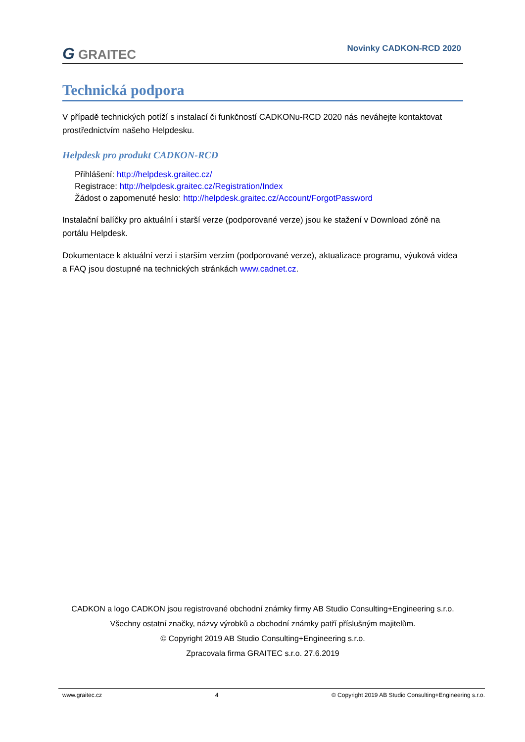G GRAITEC Novinky CADKON-RCD 2020
Technická podpora
V případě technických potíží s instalací či funkčností CADKONu-RCD 2020 nás neváhejte kontaktovat prostřednictvím našeho Helpdesku.
Helpdesk pro produkt CADKON-RCD
Přihlášení: http://helpdesk.graitec.cz/
Registrace: http://helpdesk.graitec.cz/Registration/Index
Žádost o zapomenuté heslo: http://helpdesk.graitec.cz/Account/ForgotPassword
Instalační balíčky pro aktuální i starší verze (podporované verze) jsou ke stažení v Download zóně na portálu Helpdesk.
Dokumentace k aktuální verzi i starším verzím (podporované verze), aktualizace programu, výuková videa a FAQ jsou dostupné na technických stránkách www.cadnet.cz.
CADKON a logo CADKON jsou registrované obchodní známky firmy AB Studio Consulting+Engineering s.r.o.
Všechny ostatní značky, názvy výrobků a obchodní známky patří příslušným majitelům.
© Copyright 2019 AB Studio Consulting+Engineering s.r.o.
Zpracovala firma GRAITEC s.r.o. 27.6.2019
www.graitec.cz 4 © Copyright 2019 AB Studio Consulting+Engineering s.r.o.